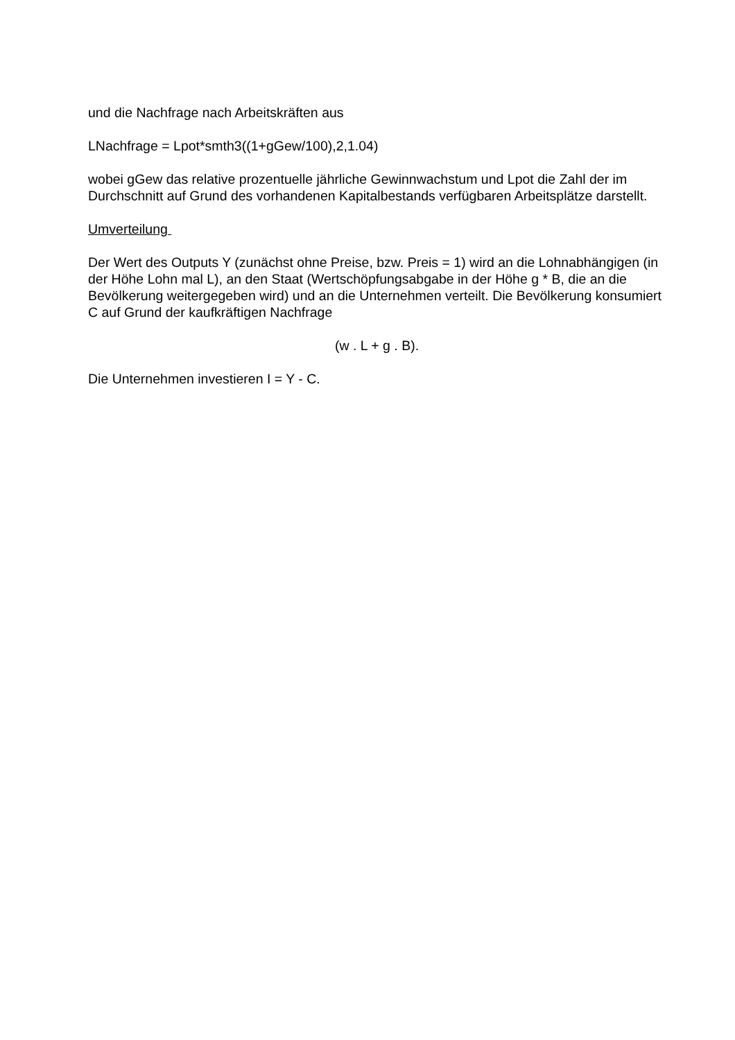und die Nachfrage nach Arbeitskräften aus
LNachfrage = Lpot*smth3((1+gGew/100),2,1.04)
wobei gGew das relative prozentuelle jährliche Gewinnwachstum und Lpot die Zahl der im Durchschnitt auf Grund des vorhandenen Kapitalbestands verfügbaren Arbeitsplätze darstellt.
Umverteilung
Der Wert des Outputs Y (zunächst ohne Preise, bzw. Preis = 1) wird an die Lohnabhängigen (in der Höhe Lohn mal L), an den Staat (Wertschöpfungsabgabe in der Höhe g * B, die an die Bevölkerung weitergegeben wird) und an die Unternehmen verteilt. Die Bevölkerung konsumiert C auf Grund der kaufkräftigen Nachfrage
(w . L + g . B).
Die Unternehmen investieren I = Y - C.